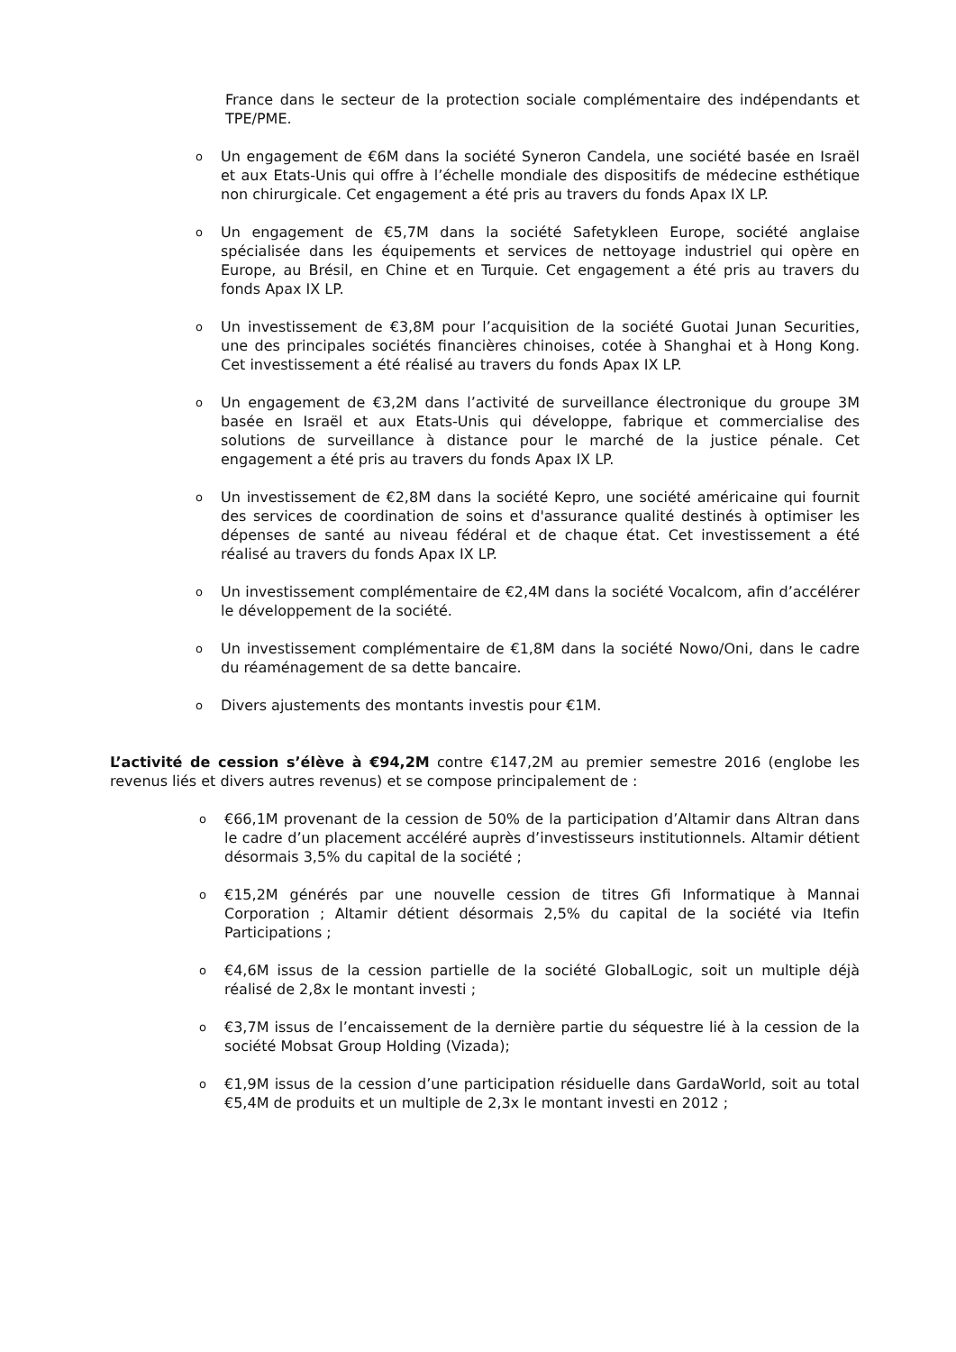France dans le secteur de la protection sociale complémentaire des indépendants et TPE/PME.
o Un engagement de €6M dans la société Syneron Candela, une société basée en Israël et aux Etats-Unis qui offre à l’échelle mondiale des dispositifs de médecine esthétique non chirurgicale. Cet engagement a été pris au travers du fonds Apax IX LP.
o Un engagement de €5,7M dans la société Safetykleen Europe, société anglaise spécialisée dans les équipements et services de nettoyage industriel qui opère en Europe, au Brésil, en Chine et en Turquie. Cet engagement a été pris au travers du fonds Apax IX LP.
o Un investissement de €3,8M pour l’acquisition de la société Guotai Junan Securities, une des principales sociétés financières chinoises, cotée à Shanghai et à Hong Kong. Cet investissement a été réalisé au travers du fonds Apax IX LP.
o Un engagement de €3,2M dans l’activité de surveillance électronique du groupe 3M basée en Israël et aux Etats-Unis qui développe, fabrique et commercialise des solutions de surveillance à distance pour le marché de la justice pénale. Cet engagement a été pris au travers du fonds Apax IX LP.
o Un investissement de €2,8M dans la société Kepro, une société américaine qui fournit des services de coordination de soins et d'assurance qualité destinés à optimiser les dépenses de santé au niveau fédéral et de chaque état. Cet investissement a été réalisé au travers du fonds Apax IX LP.
o Un investissement complémentaire de €2,4M dans la société Vocalcom, afin d’accélérer le développement de la société.
o Un investissement complémentaire de €1,8M dans la société Nowo/Oni, dans le cadre du réaménagement de sa dette bancaire.
o Divers ajustements des montants investis pour €1M.
L’activité de cession s’élève à €94,2M contre €147,2M au premier semestre 2016 (englobe les revenus liés et divers autres revenus) et se compose principalement de :
o €66,1M provenant de la cession de 50% de la participation d’Altamir dans Altran dans le cadre d’un placement accéléré auprès d’investisseurs institutionnels. Altamir détient désormais 3,5% du capital de la société ;
o €15,2M générés par une nouvelle cession de titres Gfi Informatique à Mannai Corporation ; Altamir détient désormais 2,5% du capital de la société via Itefin Participations ;
o €4,6M issus de la cession partielle de la société GlobalLogic, soit un multiple déjà réalisé de 2,8x le montant investi ;
o €3,7M issus de l’encaissement de la dernière partie du séquestre lié à la cession de la société Mobsat Group Holding (Vizada);
o €1,9M issus de la cession d’une participation résiduelle dans GardaWorld, soit au total €5,4M de produits et un multiple de 2,3x le montant investi en 2012 ;